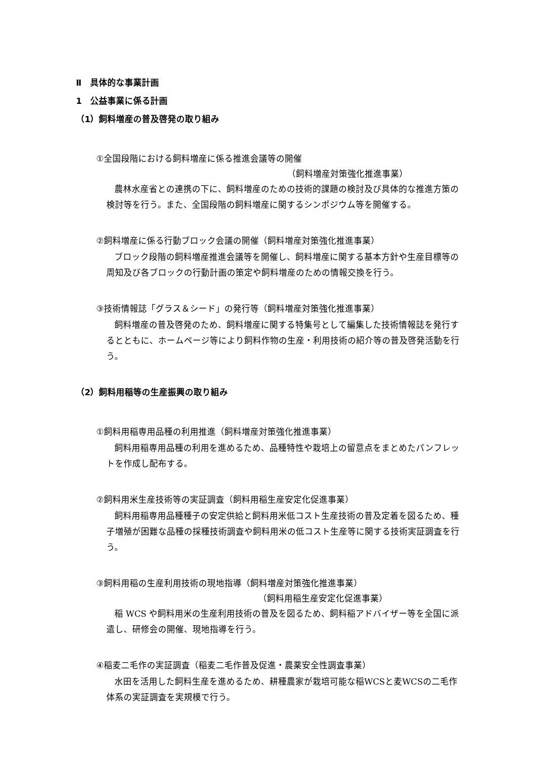Ⅱ　具体的な事業計画
1　公益事業に係る計画
（1）飼料増産の普及啓発の取り組み
①全国段階における飼料増産に係る推進会議等の開催
（飼料増産対策強化推進事業）
農林水産省との連携の下に、飼料増産のための技術的課題の検討及び具体的な推進方策の検討等を行う。また、全国段階の飼料増産に関するシンポジウム等を開催する。
②飼料増産に係る行動ブロック会議の開催（飼料増産対策強化推進事業）
ブロック段階の飼料増産推進会議等を開催し、飼料増産に関する基本方針や生産目標等の周知及び各ブロックの行動計画の策定や飼料増産のための情報交換を行う。
③技術情報誌「グラス＆シード」の発行等（飼料増産対策強化推進事業）
飼料増産の普及啓発のため、飼料増産に関する特集号として編集した技術情報誌を発行するとともに、ホームページ等により飼料作物の生産・利用技術の紹介等の普及啓発活動を行う。
（2）飼料用稲等の生産振興の取り組み
①飼料用稲専用品種の利用推進（飼料増産対策強化推進事業）
飼料用稲専用品種の利用を進めるため、品種特性や栽培上の留意点をまとめたパンフレットを作成し配布する。
②飼料用米生産技術等の実証調査（飼料用稲生産安定化促進事業）
飼料用稲専用品種種子の安定供給と飼料用米低コスト生産技術の普及定着を図るため、種子増殖が困難な品種の採種技術調査や飼料用米の低コスト生産等に関する技術実証調査を行う。
③飼料用稲の生産利用技術の現地指導（飼料増産対策強化推進事業）
（飼料用稲生産安定化促進事業）
稲 WCS や飼料用米の生産利用技術の普及を図るため、飼料稲アドバイザー等を全国に派遣し、研修会の開催、現地指導を行う。
④稲麦二毛作の実証調査（稲麦二毛作普及促進・農薬安全性調査事業）
水田を活用した飼料生産を進めるため、耕種農家が栽培可能な稲WCSと麦WCSの二毛作体系の実証調査を実規模で行う。